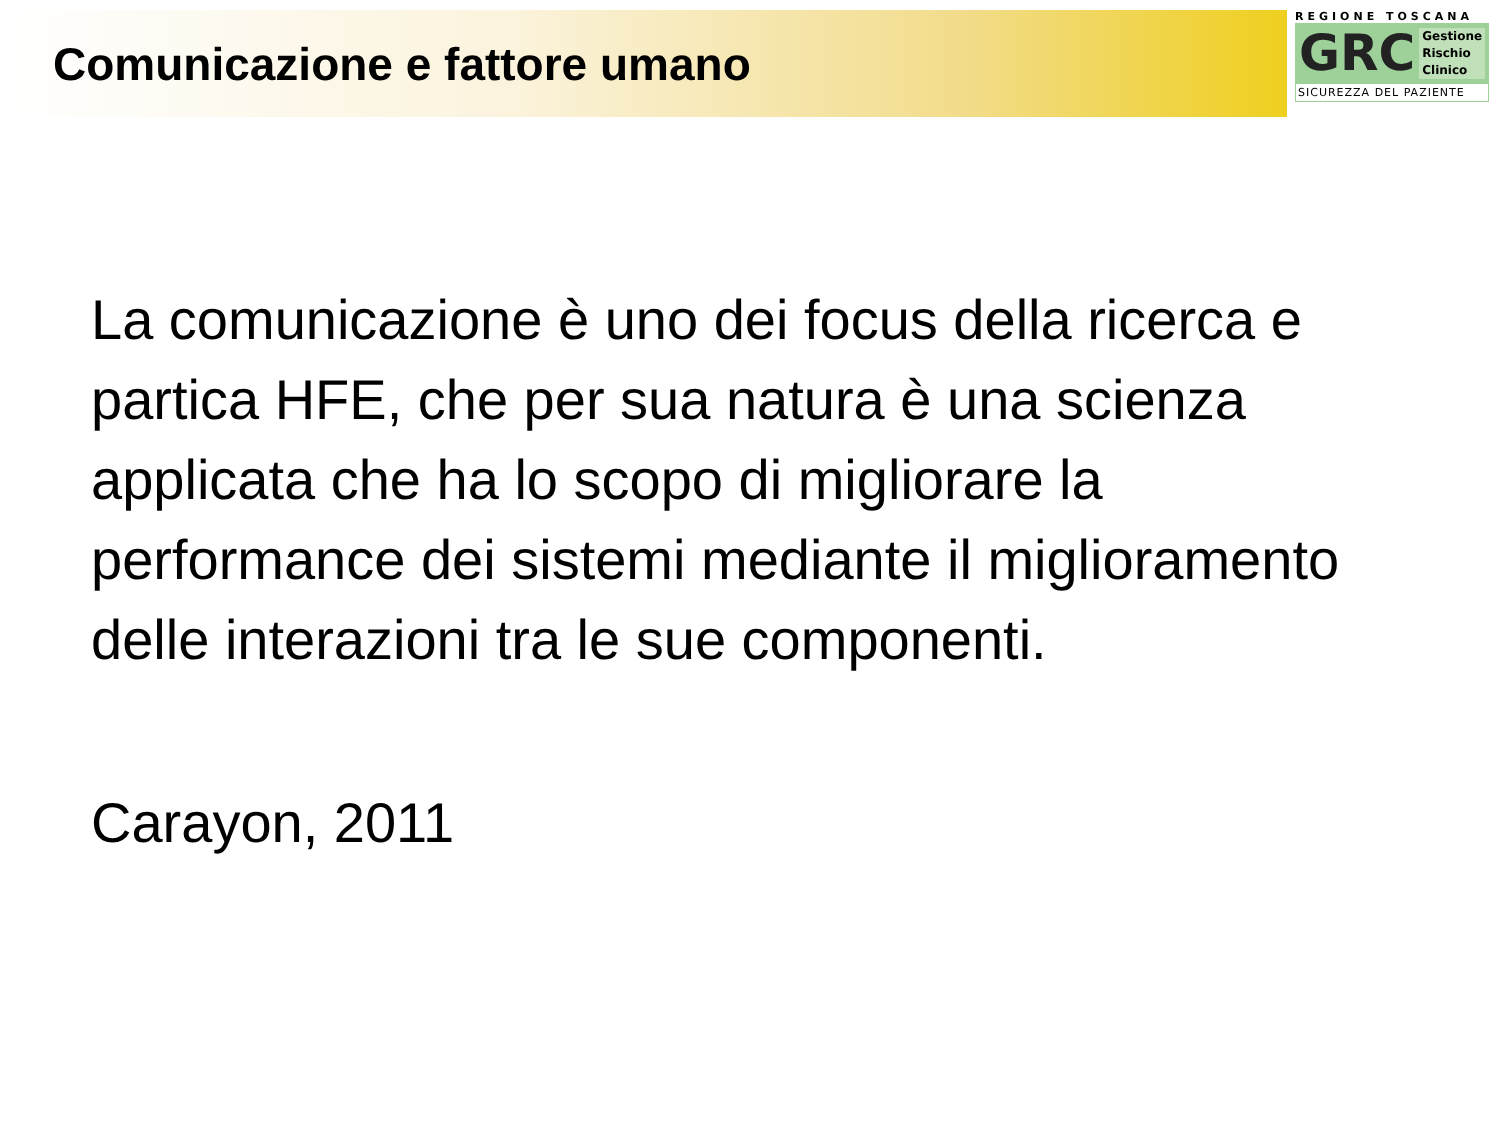Comunicazione e fattore umano
REGIONE TOSCANA
GRC Gestione
Rischio
Clinico
SICUREZZA DEL PAZIENTE
La comunicazione è uno dei focus della ricerca e partica HFE, che per sua natura è una scienza applicata che ha lo scopo di migliorare la performance dei sistemi mediante il miglioramento delle interazioni tra le sue componenti.
Carayon, 2011